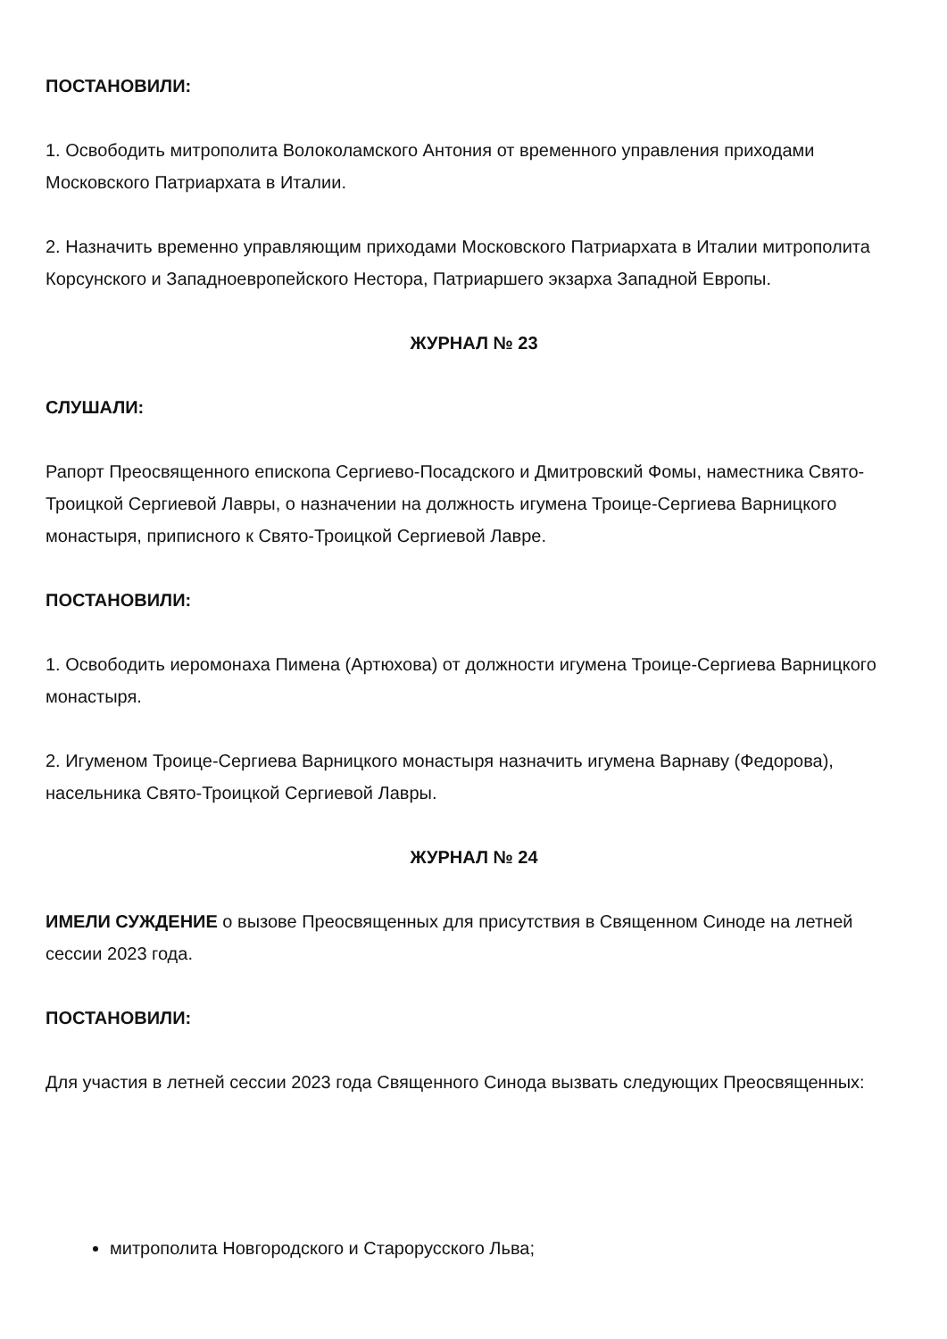ПОСТАНОВИЛИ:
1. Освободить митрополита Волоколамского Антония от временного управления приходами Московского Патриархата в Италии.
2. Назначить временно управляющим приходами Московского Патриархата в Италии митрополита Корсунского и Западноевропейского Нестора, Патриаршего экзарха Западной Европы.
ЖУРНАЛ № 23
СЛУШАЛИ:
Рапорт Преосвященного епископа Сергиево-Посадского и Дмитровский Фомы, наместника Свято-Троицкой Сергиевой Лавры, о назначении на должность игумена Троице-Сергиева Варницкого монастыря, приписного к Свято-Троицкой Сергиевой Лавре.
ПОСТАНОВИЛИ:
1. Освободить иеромонаха Пимена (Артюхова) от должности игумена Троице-Сергиева Варницкого монастыря.
2. Игуменом Троице-Сергиева Варницкого монастыря назначить игумена Варнаву (Федорова), насельника Свято-Троицкой Сергиевой Лавры.
ЖУРНАЛ № 24
ИМЕЛИ СУЖДЕНИЕ о вызове Преосвященных для присутствия в Священном Синоде на летней сессии 2023 года.
ПОСТАНОВИЛИ:
Для участия в летней сессии 2023 года Священного Синода вызвать следующих Преосвященных:
митрополита Новгородского и Старорусского Льва;